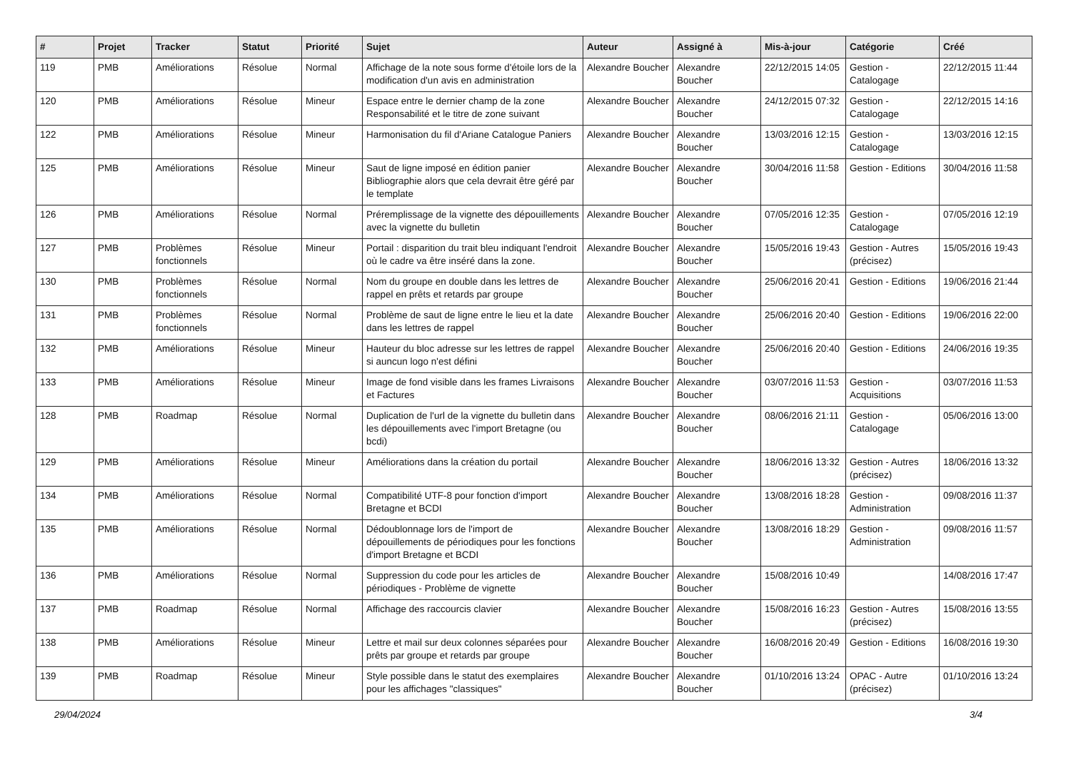| # | Projet | Tracker | Statut | Priorité | Sujet | Auteur | Assigné à | Mis-à-jour | Catégorie | Créé |
| --- | --- | --- | --- | --- | --- | --- | --- | --- | --- | --- |
| 119 | PMB | Améliorations | Résolue | Normal | Affichage de la note sous forme d'étoile lors de la modification d'un avis en administration | Alexandre Boucher | Alexandre Boucher | 22/12/2015 14:05 | Gestion - Catalogage | 22/12/2015 11:44 |
| 120 | PMB | Améliorations | Résolue | Mineur | Espace entre le dernier champ de la zone Responsabilité et le titre de zone suivant | Alexandre Boucher | Alexandre Boucher | 24/12/2015 07:32 | Gestion - Catalogage | 22/12/2015 14:16 |
| 122 | PMB | Améliorations | Résolue | Mineur | Harmonisation du fil d'Ariane Catalogue Paniers | Alexandre Boucher | Alexandre Boucher | 13/03/2016 12:15 | Gestion - Catalogage | 13/03/2016 12:15 |
| 125 | PMB | Améliorations | Résolue | Mineur | Saut de ligne imposé en édition panier Bibliographie alors que cela devrait être géré par le template | Alexandre Boucher | Alexandre Boucher | 30/04/2016 11:58 | Gestion - Editions | 30/04/2016 11:58 |
| 126 | PMB | Améliorations | Résolue | Normal | Préremplissage de la vignette des dépouillements avec la vignette du bulletin | Alexandre Boucher | Alexandre Boucher | 07/05/2016 12:35 | Gestion - Catalogage | 07/05/2016 12:19 |
| 127 | PMB | Problèmes fonctionnels | Résolue | Mineur | Portail : disparition du trait bleu indiquant l'endroit où le cadre va être inséré dans la zone. | Alexandre Boucher | Alexandre Boucher | 15/05/2016 19:43 | Gestion - Autres (précisez) | 15/05/2016 19:43 |
| 130 | PMB | Problèmes fonctionnels | Résolue | Normal | Nom du groupe en double dans les lettres de rappel en prêts et retards par groupe | Alexandre Boucher | Alexandre Boucher | 25/06/2016 20:41 | Gestion - Editions | 19/06/2016 21:44 |
| 131 | PMB | Problèmes fonctionnels | Résolue | Normal | Problème de saut de ligne entre le lieu et la date dans les lettres de rappel | Alexandre Boucher | Alexandre Boucher | 25/06/2016 20:40 | Gestion - Editions | 19/06/2016 22:00 |
| 132 | PMB | Améliorations | Résolue | Mineur | Hauteur du bloc adresse sur les lettres de rappel si auncun logo n'est défini | Alexandre Boucher | Alexandre Boucher | 25/06/2016 20:40 | Gestion - Editions | 24/06/2016 19:35 |
| 133 | PMB | Améliorations | Résolue | Mineur | Image de fond visible dans les frames Livraisons et Factures | Alexandre Boucher | Alexandre Boucher | 03/07/2016 11:53 | Gestion - Acquisitions | 03/07/2016 11:53 |
| 128 | PMB | Roadmap | Résolue | Normal | Duplication de l'url de la vignette du bulletin dans les dépouillements avec l'import Bretagne (ou bcdi) | Alexandre Boucher | Alexandre Boucher | 08/06/2016 21:11 | Gestion - Catalogage | 05/06/2016 13:00 |
| 129 | PMB | Améliorations | Résolue | Mineur | Améliorations dans la création du portail | Alexandre Boucher | Alexandre Boucher | 18/06/2016 13:32 | Gestion - Autres (précisez) | 18/06/2016 13:32 |
| 134 | PMB | Améliorations | Résolue | Normal | Compatibilité UTF-8 pour fonction d'import Bretagne et BCDI | Alexandre Boucher | Alexandre Boucher | 13/08/2016 18:28 | Gestion - Administration | 09/08/2016 11:37 |
| 135 | PMB | Améliorations | Résolue | Normal | Dédoublonnage lors de l'import de dépouillements de périodiques pour les fonctions d'import Bretagne et BCDI | Alexandre Boucher | Alexandre Boucher | 13/08/2016 18:29 | Gestion - Administration | 09/08/2016 11:57 |
| 136 | PMB | Améliorations | Résolue | Normal | Suppression du code pour les articles de périodiques - Problème de vignette | Alexandre Boucher | Alexandre Boucher | 15/08/2016 10:49 | | 14/08/2016 17:47 |
| 137 | PMB | Roadmap | Résolue | Normal | Affichage des raccourcis clavier | Alexandre Boucher | Alexandre Boucher | 15/08/2016 16:23 | Gestion - Autres (précisez) | 15/08/2016 13:55 |
| 138 | PMB | Améliorations | Résolue | Mineur | Lettre et mail sur deux colonnes séparées pour prêts par groupe et retards par groupe | Alexandre Boucher | Alexandre Boucher | 16/08/2016 20:49 | Gestion - Editions | 16/08/2016 19:30 |
| 139 | PMB | Roadmap | Résolue | Mineur | Style possible dans le statut des exemplaires pour les affichages "classiques" | Alexandre Boucher | Alexandre Boucher | 01/10/2016 13:24 | OPAC - Autre (précisez) | 01/10/2016 13:24 |
29/04/2024 3/4